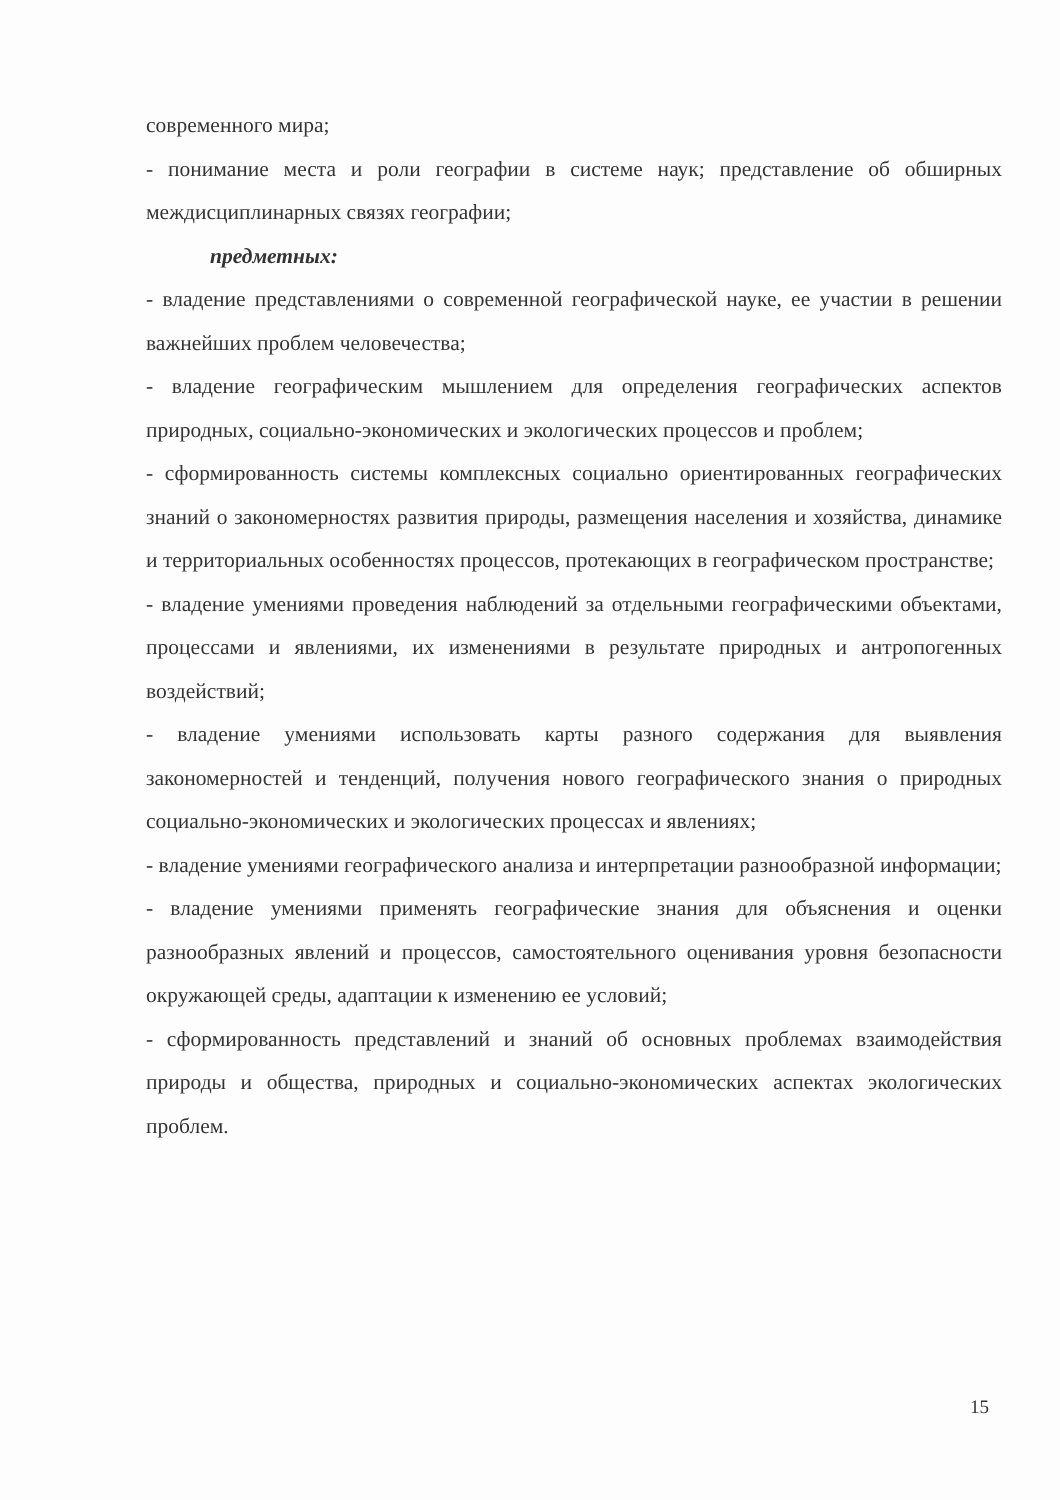современного мира;
- понимание места и роли географии в системе наук; представление об обширных междисциплинарных связях географии;
предметных:
- владение представлениями о современной географической науке, ее участии в решении важнейших проблем человечества;
- владение географическим мышлением для определения географических аспектов природных, социально-экономических и экологических процессов и проблем;
- сформированность системы комплексных социально ориентированных географических знаний о закономерностях развития природы, размещения населения и хозяйства, динамике и территориальных особенностях процессов, протекающих в географическом пространстве;
- владение умениями проведения наблюдений за отдельными географическими объектами, процессами и явлениями, их изменениями в результате природных и антропогенных воздействий;
- владение умениями использовать карты разного содержания для выявления закономерностей и тенденций, получения нового географического знания о природных социально-экономических и экологических процессах и явлениях;
- владение умениями географического анализа и интерпретации разнообразной информации;
- владение умениями применять географические знания для объяснения и оценки разнообразных явлений и процессов, самостоятельного оценивания уровня безопасности окружающей среды, адаптации к изменению ее условий;
- сформированность представлений и знаний об основных проблемах взаимодействия природы и общества, природных и социально-экономических аспектах экологических проблем.
15